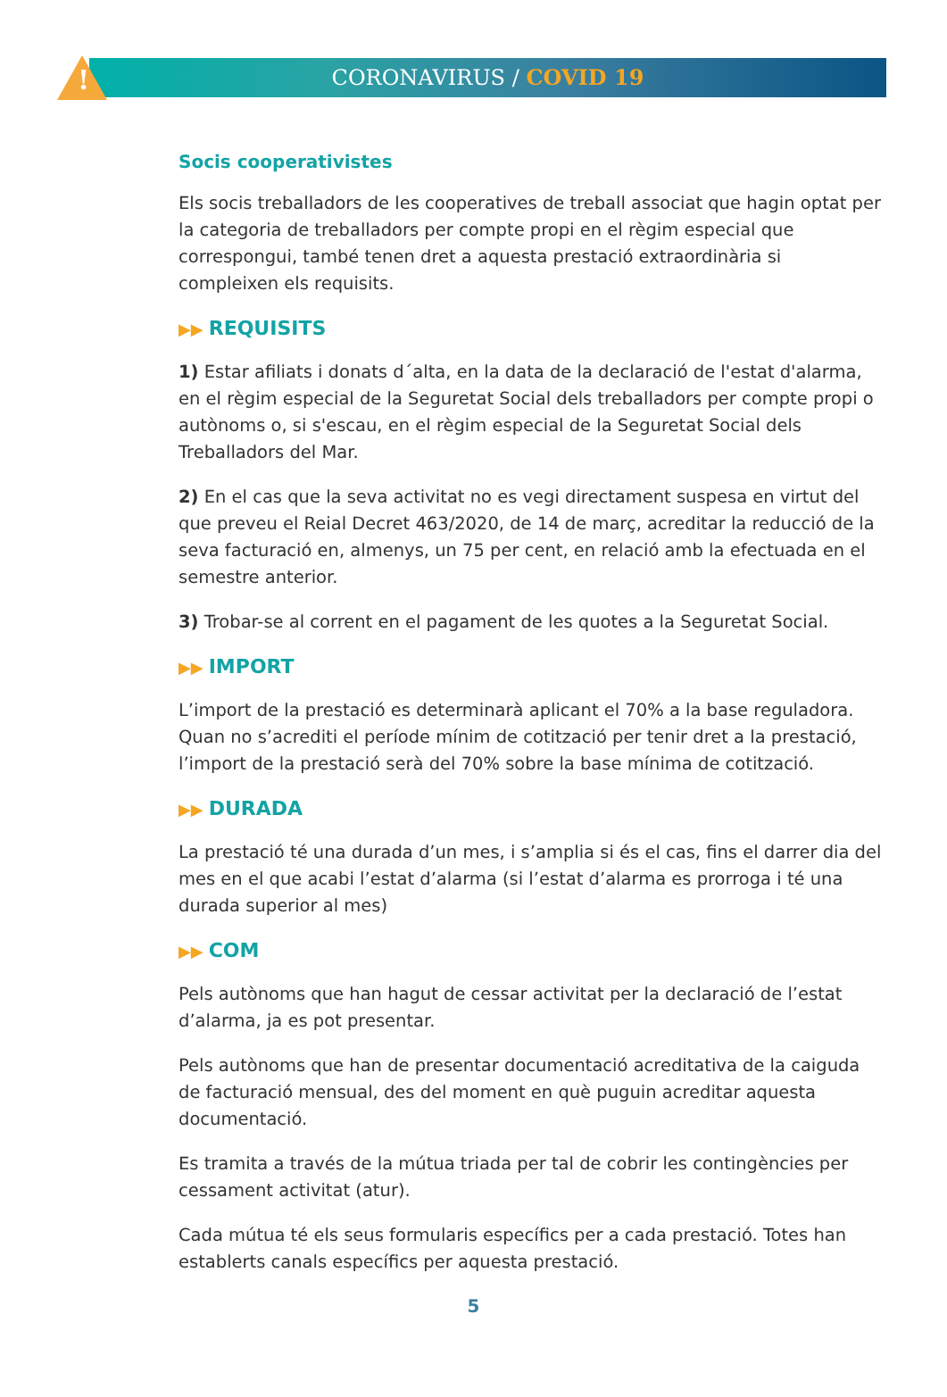!
CORONAVIRUS / COVID 19
Socis cooperativistes
Els socis treballadors de les cooperatives de treball associat que hagin optat per la categoria de treballadors per compte propi en el règim especial que correspongui, també tenen dret a aquesta prestació extraordinària si compleixen els requisits.
▶▶ REQUISITS
1) Estar afiliats i donats d´alta, en la data de la declaració de l'estat d'alarma, en el règim especial de la Seguretat Social dels treballadors per compte propi o autònoms o, si s'escau, en el règim especial de la Seguretat Social dels Treballadors del Mar.
2) En el cas que la seva activitat no es vegi directament suspesa en virtut del que preveu el Reial Decret 463/2020, de 14 de març, acreditar la reducció de la seva facturació en, almenys, un 75 per cent, en relació amb la efectuada en el semestre anterior.
3) Trobar-se al corrent en el pagament de les quotes a la Seguretat Social.
▶▶ IMPORT
L’import de la prestació es determinarà aplicant el 70% a la base reguladora. Quan no s’acrediti el període mínim de cotització per tenir dret a la prestació, l’import de la prestació serà del 70% sobre la base mínima de cotització.
▶▶ DURADA
La prestació té una durada d’un mes, i s’amplia si és el cas, fins el darrer dia del mes en el que acabi l’estat d’alarma (si l’estat d’alarma es prorroga i té una durada superior al mes)
▶▶ COM
Pels autònoms que han hagut de cessar activitat per la declaració de l’estat d’alarma, ja es pot presentar.
Pels autònoms que han de presentar documentació acreditativa de la caiguda de facturació mensual, des del moment en què puguin acreditar aquesta documentació.
Es tramita a través de la mútua triada per tal de cobrir les contingències per cessament activitat (atur).
Cada mútua té els seus formularis específics per a cada prestació. Totes han establerts canals específics per aquesta prestació.
5